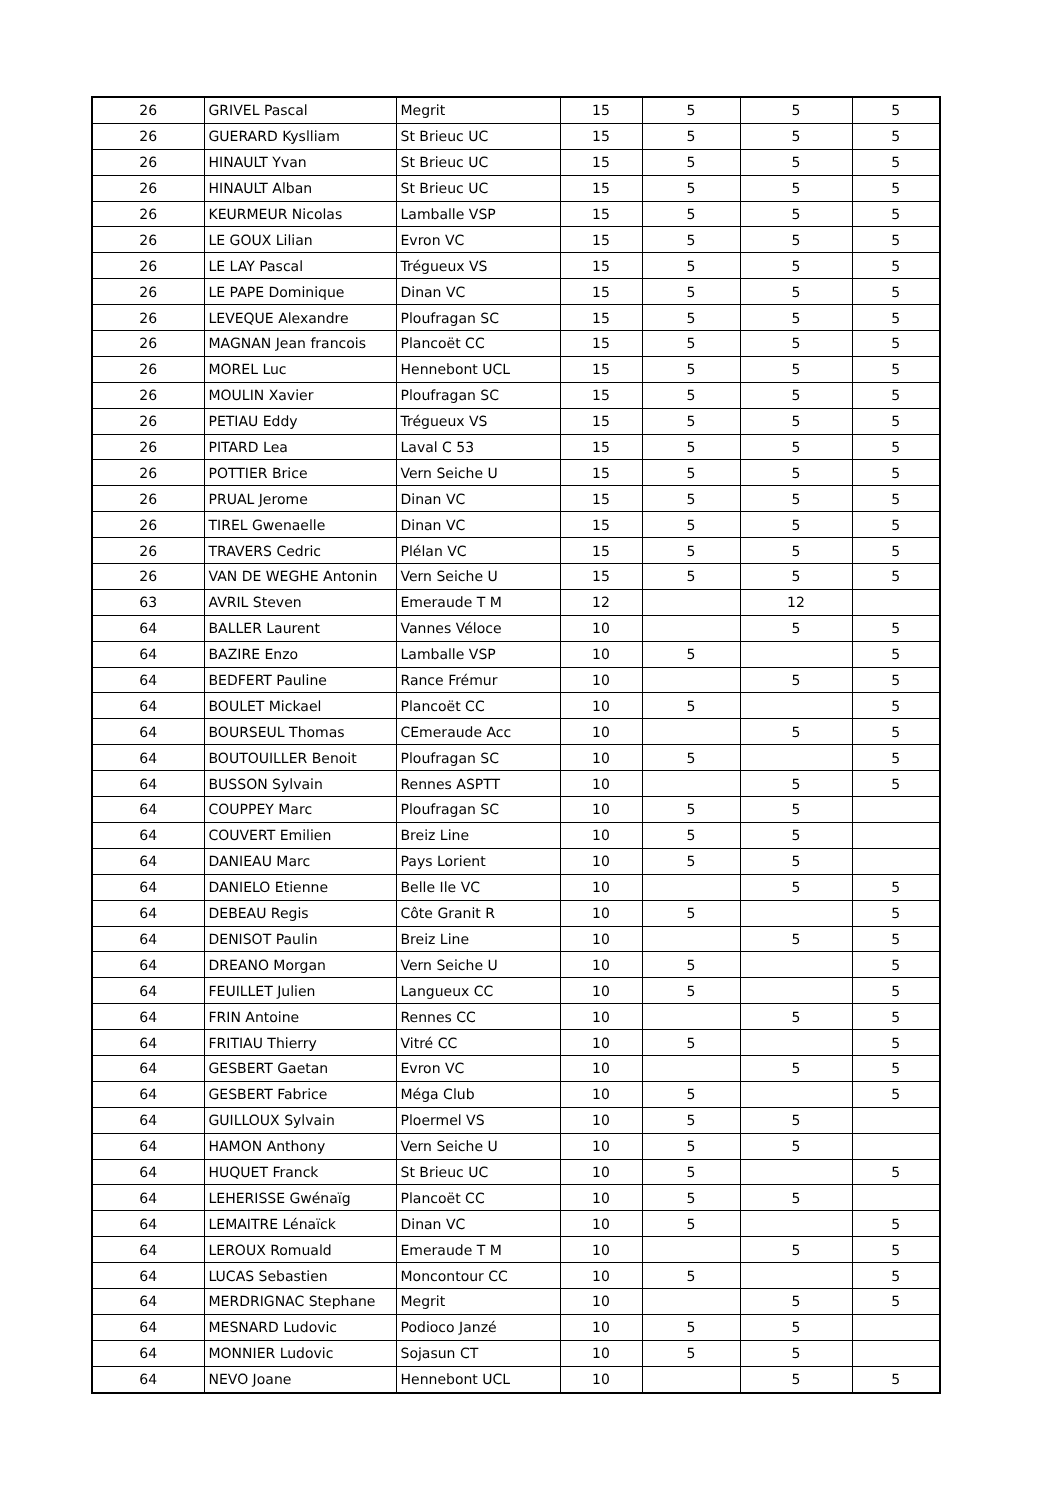| 26 | GRIVEL Pascal | Megrit | 15 | 5 | 5 | 5 |
| 26 | GUERARD Kyslliam | St Brieuc UC | 15 | 5 | 5 | 5 |
| 26 | HINAULT Yvan | St Brieuc UC | 15 | 5 | 5 | 5 |
| 26 | HINAULT Alban | St Brieuc UC | 15 | 5 | 5 | 5 |
| 26 | KEURMEUR Nicolas | Lamballe VSP | 15 | 5 | 5 | 5 |
| 26 | LE GOUX Lilian | Evron VC | 15 | 5 | 5 | 5 |
| 26 | LE LAY Pascal | Trégueux VS | 15 | 5 | 5 | 5 |
| 26 | LE PAPE Dominique | Dinan VC | 15 | 5 | 5 | 5 |
| 26 | LEVEQUE Alexandre | Ploufragan SC | 15 | 5 | 5 | 5 |
| 26 | MAGNAN Jean francois | Plancoët CC | 15 | 5 | 5 | 5 |
| 26 | MOREL Luc | Hennebont UCL | 15 | 5 | 5 | 5 |
| 26 | MOULIN Xavier | Ploufragan SC | 15 | 5 | 5 | 5 |
| 26 | PETIAU Eddy | Trégueux VS | 15 | 5 | 5 | 5 |
| 26 | PITARD Lea | Laval C 53 | 15 | 5 | 5 | 5 |
| 26 | POTTIER Brice | Vern Seiche U | 15 | 5 | 5 | 5 |
| 26 | PRUAL Jerome | Dinan VC | 15 | 5 | 5 | 5 |
| 26 | TIREL Gwenaelle | Dinan VC | 15 | 5 | 5 | 5 |
| 26 | TRAVERS Cedric | Plélan VC | 15 | 5 | 5 | 5 |
| 26 | VAN DE WEGHE Antonin | Vern Seiche U | 15 | 5 | 5 | 5 |
| 63 | AVRIL Steven | Emeraude T M | 12 | | 12 | |
| 64 | BALLER Laurent | Vannes Véloce | 10 | | 5 | 5 |
| 64 | BAZIRE Enzo | Lamballe VSP | 10 | 5 | | 5 |
| 64 | BEDFERT Pauline | Rance Frémur | 10 | | 5 | 5 |
| 64 | BOULET Mickael | Plancoët CC | 10 | 5 | | 5 |
| 64 | BOURSEUL Thomas | CEmeraude Acc | 10 | | 5 | 5 |
| 64 | BOUTOUILLER Benoit | Ploufragan SC | 10 | 5 | | 5 |
| 64 | BUSSON Sylvain | Rennes ASPTT | 10 | | 5 | 5 |
| 64 | COUPPEY Marc | Ploufragan SC | 10 | 5 | 5 | |
| 64 | COUVERT Emilien | Breiz Line | 10 | 5 | 5 | |
| 64 | DANIEAU Marc | Pays Lorient | 10 | 5 | 5 | |
| 64 | DANIELO Etienne | Belle Ile VC | 10 | | 5 | 5 |
| 64 | DEBEAU Regis | Côte Granit R | 10 | 5 | | 5 |
| 64 | DENISOT Paulin | Breiz Line | 10 | | 5 | 5 |
| 64 | DREANO Morgan | Vern Seiche U | 10 | 5 | | 5 |
| 64 | FEUILLET Julien | Langueux CC | 10 | 5 | | 5 |
| 64 | FRIN Antoine | Rennes CC | 10 | | 5 | 5 |
| 64 | FRITIAU Thierry | Vitré CC | 10 | 5 | | 5 |
| 64 | GESBERT Gaetan | Evron VC | 10 | | 5 | 5 |
| 64 | GESBERT Fabrice | Méga Club | 10 | 5 | | 5 |
| 64 | GUILLOUX Sylvain | Ploermel VS | 10 | 5 | 5 | |
| 64 | HAMON Anthony | Vern Seiche U | 10 | 5 | 5 | |
| 64 | HUQUET Franck | St Brieuc UC | 10 | 5 | | 5 |
| 64 | LEHERISSE Gwénaïg | Plancoët CC | 10 | 5 | 5 | |
| 64 | LEMAITRE Lénaïck | Dinan VC | 10 | 5 | | 5 |
| 64 | LEROUX Romuald | Emeraude T M | 10 | | 5 | 5 |
| 64 | LUCAS Sebastien | Moncontour CC | 10 | 5 | | 5 |
| 64 | MERDRIGNAC Stephane | Megrit | 10 | | 5 | 5 |
| 64 | MESNARD Ludovic | Podioco Janzé | 10 | 5 | 5 | |
| 64 | MONNIER Ludovic | Sojasun CT | 10 | 5 | 5 | |
| 64 | NEVO Joane | Hennebont UCL | 10 | | 5 | 5 |